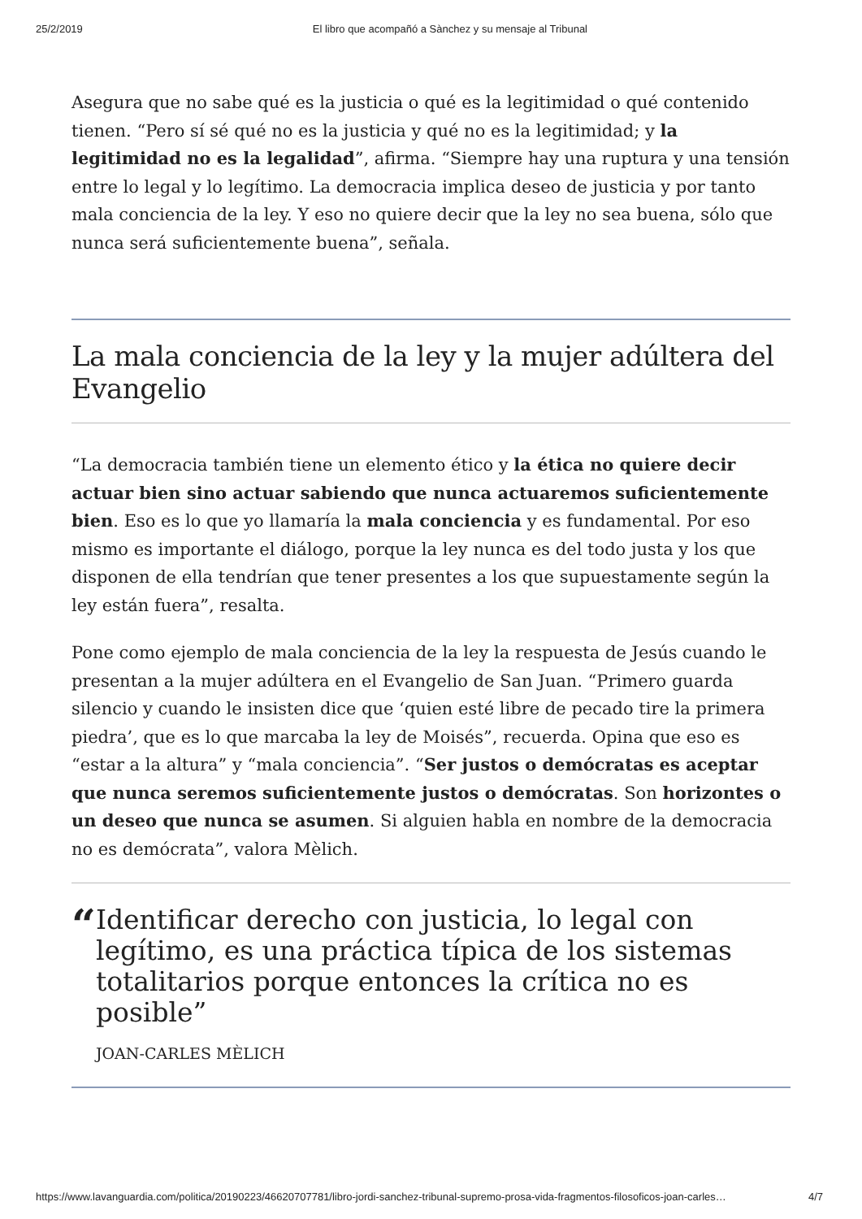25/2/2019 El libro que acompañó a Sànchez y su mensaje al Tribunal
Asegura que no sabe qué es la justicia o qué es la legitimidad o qué contenido tienen. “Pero sí sé qué no es la justicia y qué no es la legitimidad; y la legitimidad no es la legalidad”, afirma. “Siempre hay una ruptura y una tensión entre lo legal y lo legítimo. La democracia implica deseo de justicia y por tanto mala conciencia de la ley. Y eso no quiere decir que la ley no sea buena, sólo que nunca será suficientemente buena”, señala.
La mala conciencia de la ley y la mujer adúltera del Evangelio
“La democracia también tiene un elemento ético y la ética no quiere decir actuar bien sino actuar sabiendo que nunca actuaremos suficientemente bien. Eso es lo que yo llamaría la mala conciencia y es fundamental. Por eso mismo es importante el diálogo, porque la ley nunca es del todo justa y los que disponen de ella tendrían que tener presentes a los que supuestamente según la ley están fuera”, resalta.
Pone como ejemplo de mala conciencia de la ley la respuesta de Jesús cuando le presentan a la mujer adúltera en el Evangelio de San Juan. “Primero guarda silencio y cuando le insisten dice que ‘quien esté libre de pecado tire la primera piedra’, que es lo que marcaba la ley de Moisés”, recuerda. Opina que eso es “estar a la altura” y “mala conciencia”. “Ser justos o demócratas es aceptar que nunca seremos suficientemente justos o demócratas. Son horizontes o un deseo que nunca se asumen. Si alguien habla en nombre de la democracia no es demócrata”, valora Mèlich.
“
Identificar derecho con justicia, lo legal con legítimo, es una práctica típica de los sistemas totalitarios porque entonces la crítica no es posible”
JOAN-CARLES MÈLICH
https://www.lavanguardia.com/politica/20190223/46620707781/libro-jordi-sanchez-tribunal-supremo-prosa-vida-fragmentos-filosoficos-joan-carles… 4/7